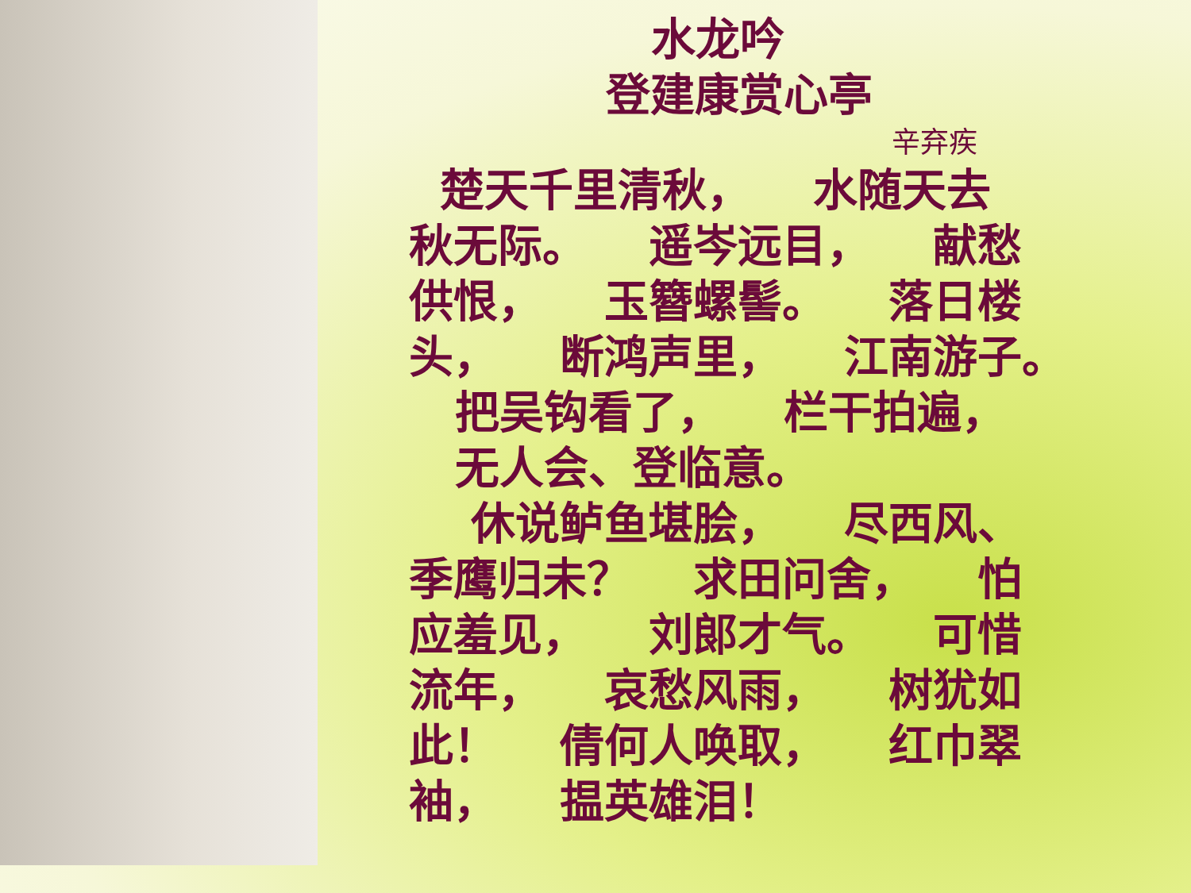水龙吟
登建康赏心亭
辛弃疾
楚天千里清秋， 水随天去
秋无际。 遥岑远目， 献愁
供恨， 玉簪螺髻。 落日楼
头， 断鸿声里， 江南游子。
把吴钩看了， 栏干拍遍，
无人会、登临意。
休说鲈鱼堪脍， 尽西风、
季鹰归未？ 求田问舍， 怕
应羞见， 刘郎才气。 可惜
流年， 哀愁风雨， 树犹如
此！ 倩何人唤取， 红巾翠
袖， 揾英雄泪！